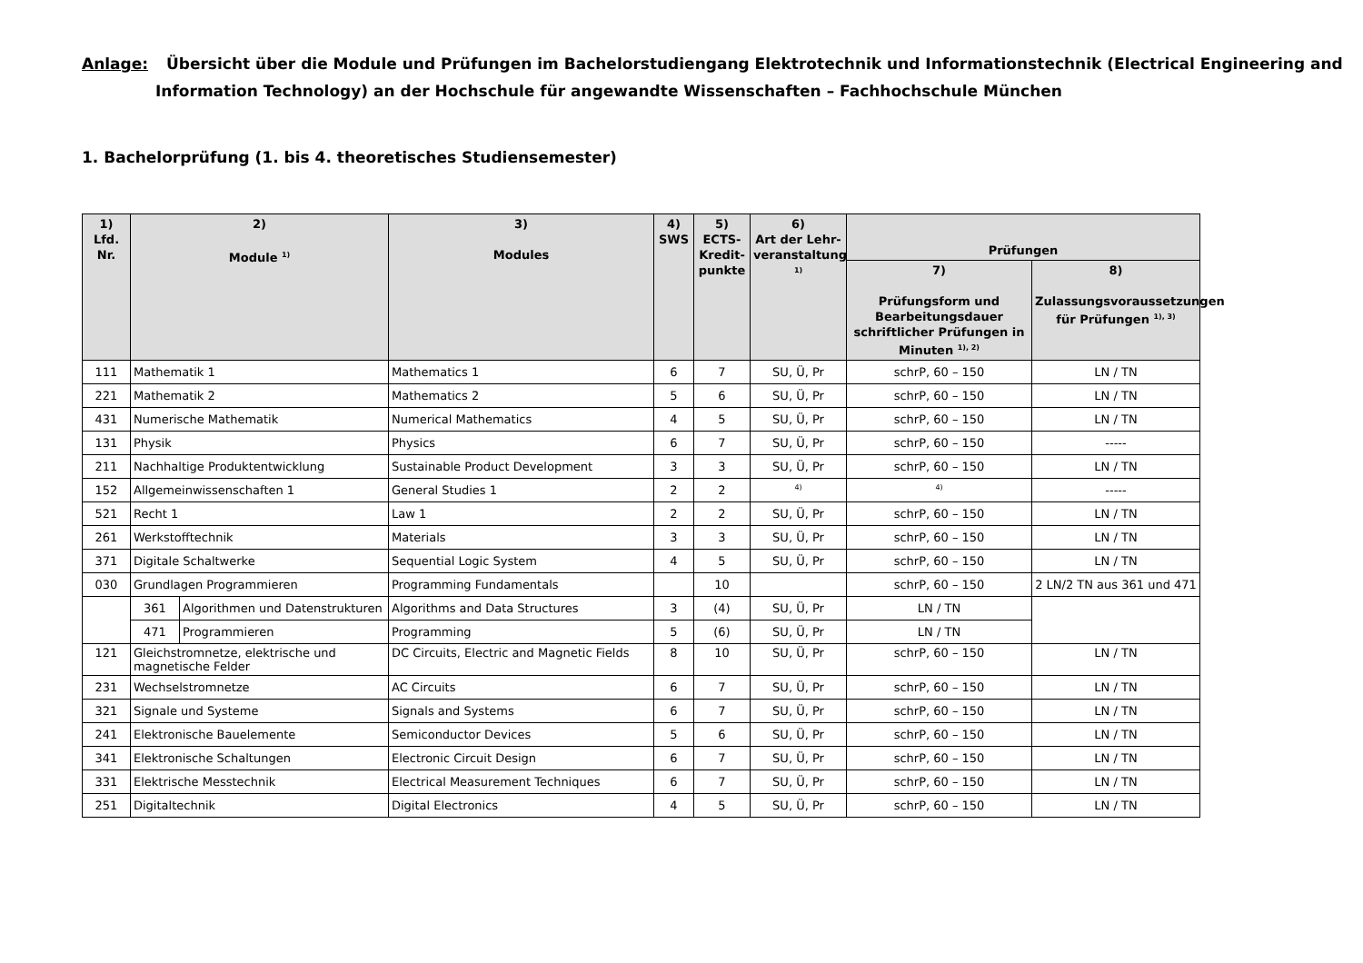Anlage: Übersicht über die Module und Prüfungen im Bachelorstudiengang Elektrotechnik und Informationstechnik (Electrical Engineering and
Information Technology) an der Hochschule für angewandte Wissenschaften – Fachhochschule München
1. Bachelorprüfung (1. bis 4. theoretisches Studiensemester)
| 1) Lfd. Nr. | 2) Module <sup>1)</sup> | | 3) Modules | 4) SWS | 5) ECTS- Kredit- punkte | 6) Art der Lehr- veranstaltung <sup>1)</sup> | Prüfungen | |
| --- | --- | --- | --- | --- | --- | --- | --- | --- |
| | | | | | | | 7) Prüfungsform und Bearbeitungsdauer schriftlicher Prüfungen in Minuten <sup>1), 2)</sup> | 8) Zulassungsvoraussetzungen für Prüfungen <sup>1), 3)</sup> |
| 111 | Mathematik 1 | | Mathematics 1 | 6 | 7 | SU, Ü, Pr | schrP, 60 – 150 | LN / TN |
| 221 | Mathematik 2 | | Mathematics 2 | 5 | 6 | SU, Ü, Pr | schrP, 60 – 150 | LN / TN |
| 431 | Numerische Mathematik | | Numerical Mathematics | 4 | 5 | SU, Ü, Pr | schrP, 60 – 150 | LN / TN |
| 131 | Physik | | Physics | 6 | 7 | SU, Ü, Pr | schrP, 60 – 150 | ----- |
| 211 | Nachhaltige Produktentwicklung | | Sustainable Product Development | 3 | 3 | SU, Ü, Pr | schrP, 60 – 150 | LN / TN |
| 152 | Allgemeinwissenschaften 1 | | General Studies 1 | 2 | 2 | <sup>4)</sup> | <sup>4)</sup> | ----- |
| 521 | Recht 1 | | Law 1 | 2 | 2 | SU, Ü, Pr | schrP, 60 – 150 | LN / TN |
| 261 | Werkstofftechnik | | Materials | 3 | 3 | SU, Ü, Pr | schrP, 60 – 150 | LN / TN |
| 371 | Digitale Schaltwerke | | Sequential Logic System | 4 | 5 | SU, Ü, Pr | schrP, 60 – 150 | LN / TN |
| 030 | Grundlagen Programmieren | | Programming Fundamentals | | 10 | | schrP, 60 – 150 | 2 LN/2 TN aus 361 und 471 |
| | 361 | Algorithmen und Datenstrukturen | Algorithms and Data Structures | 3 | (4) | SU, Ü, Pr | LN / TN | |
| | 471 | Programmieren | Programming | 5 | (6) | SU, Ü, Pr | LN / TN | |
| 121 | Gleichstromnetze, elektrische und magnetische Felder | | DC Circuits, Electric and Magnetic Fields | 8 | 10 | SU, Ü, Pr | schrP, 60 – 150 | LN / TN |
| 231 | Wechselstromnetze | | AC Circuits | 6 | 7 | SU, Ü, Pr | schrP, 60 – 150 | LN / TN |
| 321 | Signale und Systeme | | Signals and Systems | 6 | 7 | SU, Ü, Pr | schrP, 60 – 150 | LN / TN |
| 241 | Elektronische Bauelemente | | Semiconductor Devices | 5 | 6 | SU, Ü, Pr | schrP, 60 – 150 | LN / TN |
| 341 | Elektronische Schaltungen | | Electronic Circuit Design | 6 | 7 | SU, Ü, Pr | schrP, 60 – 150 | LN / TN |
| 331 | Elektrische Messtechnik | | Electrical Measurement Techniques | 6 | 7 | SU, Ü, Pr | schrP, 60 – 150 | LN / TN |
| 251 | Digitaltechnik | | Digital Electronics | 4 | 5 | SU, Ü, Pr | schrP, 60 – 150 | LN / TN |